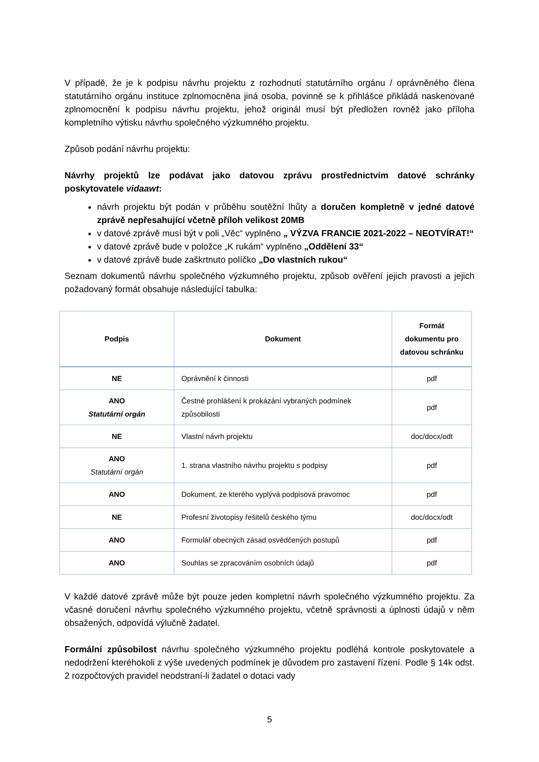V případě, že je k podpisu návrhu projektu z rozhodnutí statutárního orgánu / oprávněného člena statutárního orgánu instituce zplnomocněna jiná osoba, povinně se k přihlášce přikládá naskenované zplnomocnění k podpisu návrhu projektu, jehož originál musí být předložen rovněž jako příloha kompletního výtisku návrhu společného výzkumného projektu.
Způsob podání návrhu projektu:
Návrhy projektů lze podávat jako datovou zprávu prostřednictvím datové schránky poskytovatele vidaawt:
návrh projektu být podán v průběhu soutěžní lhůty a doručen kompletně v jedné datové zprávě nepřesahující včetně příloh velikost 20MB
v datové zprávě musí být v poli „Věc“ vyplněno „ VÝZVA FRANCIE 2021-2022 – NEOTVÍRAT!“
v datové zprávě bude v položce „K rukám“ vyplněno „Oddělení 33“
v datové zprávě bude zaškrtnuto políčko „Do vlastních rukou“
Seznam dokumentů návrhu společného výzkumného projektu, způsob ověření jejich pravosti a jejich požadovaný formát obsahuje následující tabulka:
| Podpis | Dokument | Formát dokumentu pro datovou schránku |
| --- | --- | --- |
| NE | Oprávnění k činnosti | pdf |
| ANO Statutární orgán | Čestné prohlášení k prokázání vybraných podmínek způsobilosti | pdf |
| NE | Vlastní návrh projektu | doc/docx/odt |
| ANO Statutární orgán | 1. strana vlastního návrhu projektu s podpisy | pdf |
| ANO | Dokument, ze kterého vyplývá podpisová pravomoc | pdf |
| NE | Profesní životopisy řešitelů českého týmu | doc/docx/odt |
| ANO | Formulář obecných zásad osvědčených postupů | pdf |
| ANO | Souhlas se zpracováním osobních údajů | pdf |
V každé datové zprávě může být pouze jeden kompletní návrh společného výzkumného projektu. Za včasné doručení návrhu společného výzkumného projektu, včetně správnosti a úplnosti údajů v něm obsažených, odpovídá výlučně žadatel.
Formální způsobilost návrhu společného výzkumného projektu podléhá kontrole poskytovatele a nedodržení kteréhokoli z výše uvedených podmínek je důvodem pro zastavení řízení. Podle § 14k odst. 2 rozpočtových pravidel neodstraní-li žadatel o dotaci vady
5